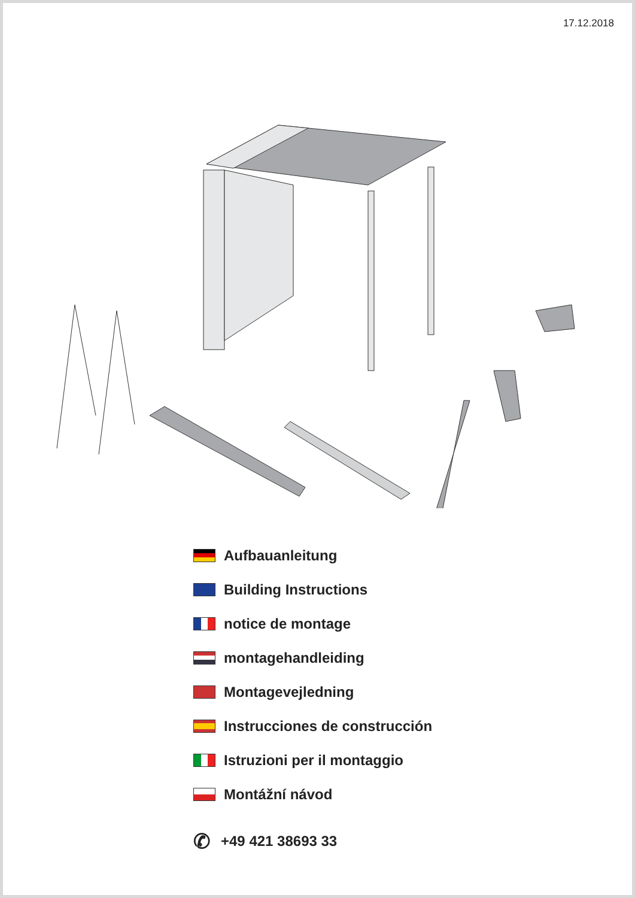17.12.2018
Aufbauanleitung
Building Instructions
notice de montage
montagehandleiding
Montagevejledning
Instrucciones de construcción
Istruzioni per il montaggio
Montážní návod
✆ +49 421 38693 33